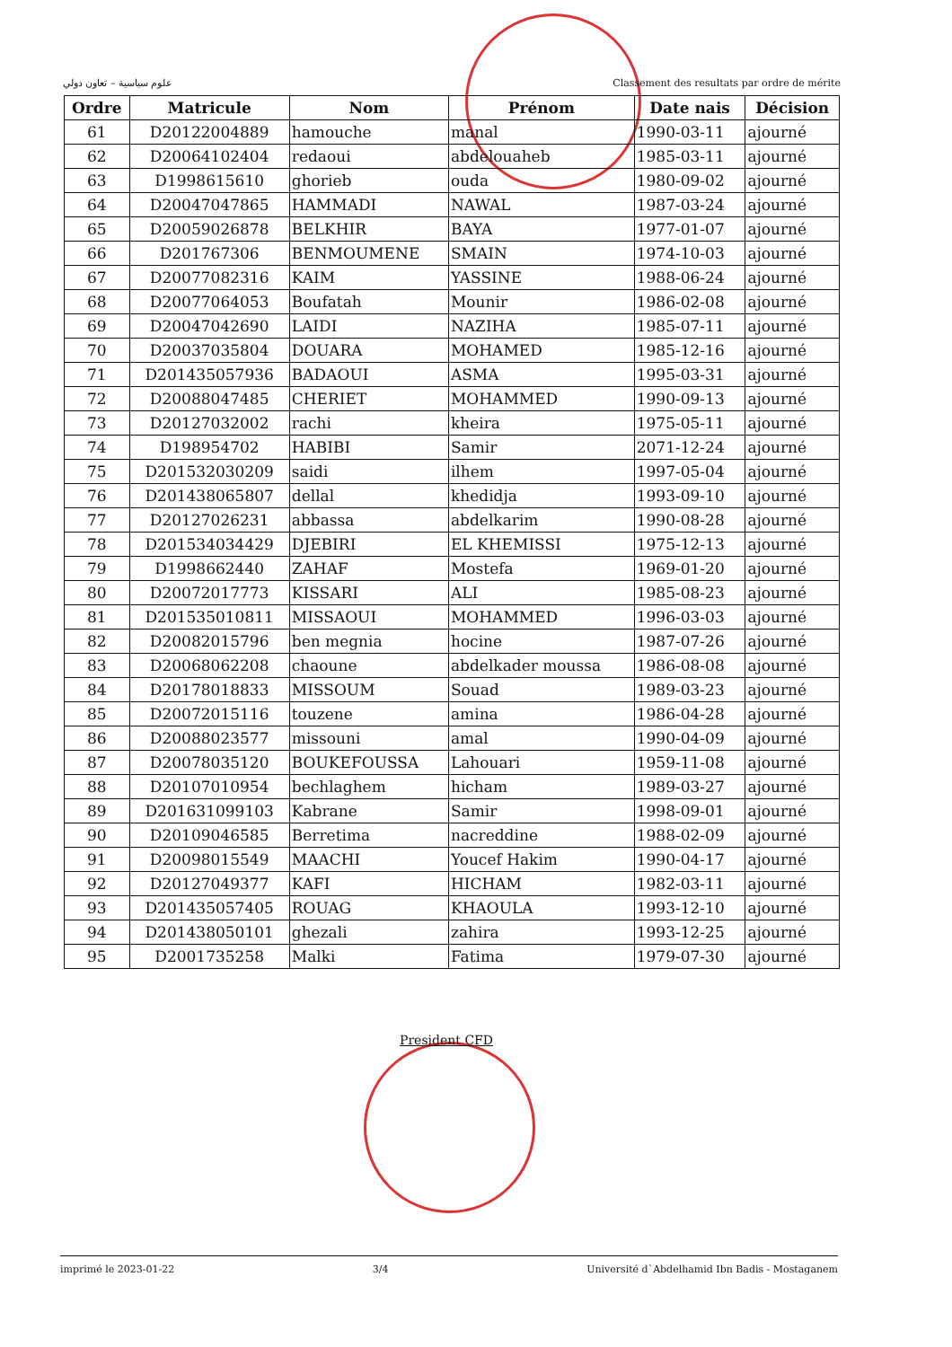علوم سياسية – تعاون دولي Classement des resultats par ordre de mérite
| Ordre | Matricule | Nom | Prénom | Date nais | Décision |
| --- | --- | --- | --- | --- | --- |
| 61 | D20122004889 | hamouche | manal | 1990-03-11 | ajourné |
| 62 | D20064102404 | redaoui | abdelouaheb | 1985-03-11 | ajourné |
| 63 | D1998615610 | ghorieb | ouda | 1980-09-02 | ajourné |
| 64 | D20047047865 | HAMMADI | NAWAL | 1987-03-24 | ajourné |
| 65 | D20059026878 | BELKHIR | BAYA | 1977-01-07 | ajourné |
| 66 | D201767306 | BENMOUMENE | SMAIN | 1974-10-03 | ajourné |
| 67 | D20077082316 | KAIM | YASSINE | 1988-06-24 | ajourné |
| 68 | D20077064053 | Boufatah | Mounir | 1986-02-08 | ajourné |
| 69 | D20047042690 | LAIDI | NAZIHA | 1985-07-11 | ajourné |
| 70 | D20037035804 | DOUARA | MOHAMED | 1985-12-16 | ajourné |
| 71 | D201435057936 | BADAOUI | ASMA | 1995-03-31 | ajourné |
| 72 | D20088047485 | CHERIET | MOHAMMED | 1990-09-13 | ajourné |
| 73 | D20127032002 | rachi | kheira | 1975-05-11 | ajourné |
| 74 | D198954702 | HABIBI | Samir | 2071-12-24 | ajourné |
| 75 | D201532030209 | saidi | ilhem | 1997-05-04 | ajourné |
| 76 | D201438065807 | dellal | khedidja | 1993-09-10 | ajourné |
| 77 | D20127026231 | abbassa | abdelkarim | 1990-08-28 | ajourné |
| 78 | D201534034429 | DJEBIRI | EL KHEMISSI | 1975-12-13 | ajourné |
| 79 | D1998662440 | ZAHAF | Mostefa | 1969-01-20 | ajourné |
| 80 | D20072017773 | KISSARI | ALI | 1985-08-23 | ajourné |
| 81 | D201535010811 | MISSAOUI | MOHAMMED | 1996-03-03 | ajourné |
| 82 | D20082015796 | ben megnia | hocine | 1987-07-26 | ajourné |
| 83 | D20068062208 | chaoune | abdelkader moussa | 1986-08-08 | ajourné |
| 84 | D20178018833 | MISSOUM | Souad | 1989-03-23 | ajourné |
| 85 | D20072015116 | touzene | amina | 1986-04-28 | ajourné |
| 86 | D20088023577 | missouni | amal | 1990-04-09 | ajourné |
| 87 | D20078035120 | BOUKEFOUSSA | Lahouari | 1959-11-08 | ajourné |
| 88 | D20107010954 | bechlaghem | hicham | 1989-03-27 | ajourné |
| 89 | D201631099103 | Kabrane | Samir | 1998-09-01 | ajourné |
| 90 | D20109046585 | Berretima | nacreddine | 1988-02-09 | ajourné |
| 91 | D20098015549 | MAACHI | Youcef Hakim | 1990-04-17 | ajourné |
| 92 | D20127049377 | KAFI | HICHAM | 1982-03-11 | ajourné |
| 93 | D201435057405 | ROUAG | KHAOULA | 1993-12-10 | ajourné |
| 94 | D201438050101 | ghezali | zahira | 1993-12-25 | ajourné |
| 95 | D2001735258 | Malki | Fatima | 1979-07-30 | ajourné |
President CFD
imprimé le 2023-01-22 3/4 Université d`Abdelhamid Ibn Badis - Mostaganem